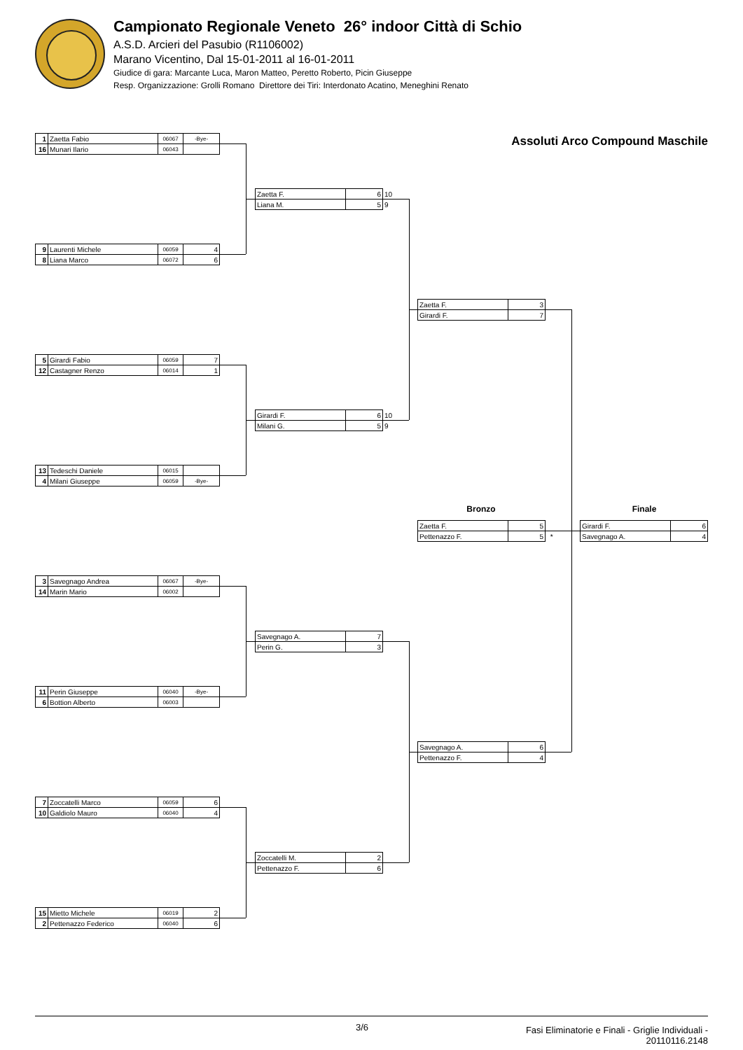Campionato Regionale Veneto 26° indoor Città di Schio
A.S.D. Arcieri del Pasubio (R1106002)
Marano Vicentino, Dal 15-01-2011 al 16-01-2011
Giudice di gara: Marcante Luca, Maron Matteo, Peretto Roberto, Picin Giuseppe
Resp. Organizzazione: Grolli Romano Direttore dei Tiri: Interdonato Acatino, Meneghini Renato
| 1 | Zaetta Fabio | 06067 | -Bye- |
| 16 | Munari Ilario | 06043 | |
| 9 | Laurenti Michele | 06059 | 4 |
| 8 | Liana Marco | 06072 | 6 |
| 5 | Girardi Fabio | 06059 | 7 |
| 12 | Castagner Renzo | 06014 | 1 |
| 13 | Tedeschi Daniele | 06015 | |
| 4 | Milani Giuseppe | 06059 | -Bye- |
| 3 | Savegnago Andrea | 06067 | -Bye- |
| 14 | Marin Mario | 06002 | |
| 11 | Perin Giuseppe | 06040 | -Bye- |
| 6 | Bottion Alberto | 06003 | |
| 7 | Zoccatelli Marco | 06059 | 6 |
| 10 | Galdiolo Mauro | 06040 | 4 |
| 15 | Mietto Michele | 06019 | 2 |
| 2 | Pettenazzo Federico | 06040 | 6 |
| Zaetta F. | 6 | 10 |
| Liana M. | 5 | 9 |
| Girardi F. | 6 | 10 |
| Milani G. | 5 | 9 |
| Savegnago A. | 7 |
| Perin G. | 3 |
| Zoccatelli M. | 2 |
| Pettenazzo F. | 6 |
| Zaetta F. | 3 |
| Girardi F. | 7 |
Bronzo
| Zaetta F. | 5 | |
| Pettenazzo F. | 5 | * |
| Savegnago A. | 6 |
| Pettenazzo F. | 4 |
Assoluti Arco Compound Maschile
Finale
| Girardi F. | 6 |
| Savegnago A. | 4 |
3/6
Fasi Eliminatorie e Finali - Griglie Individuali -
20110116.2148